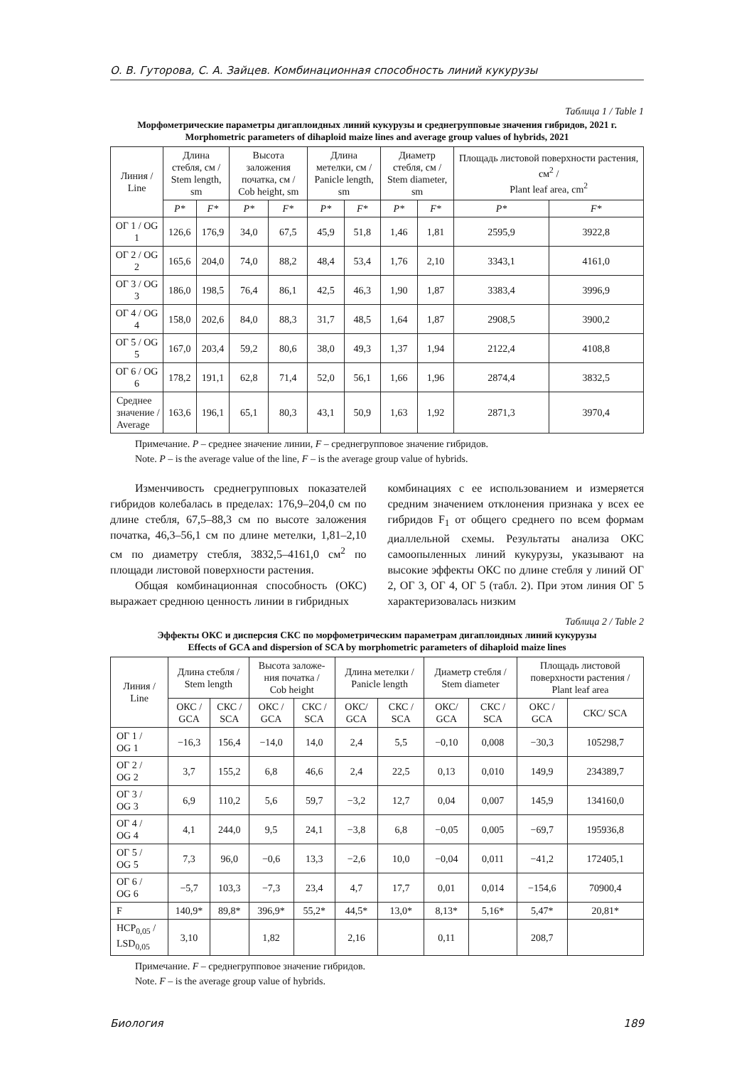О. В. Гуторова, С. А. Зайцев. Комбинационная способность линий кукурузы
Таблица 1 / Table 1
Морфометрические параметры дигаплоидных линий кукурузы и среднегрупповые значения гибридов, 2021 г.
Morphometric parameters of dihaploid maize lines and average group values of hybrids, 2021
| Линия / Line | Длина стебля, см / Stem length, sm | | Высота заложения початка, см / Cob height, sm | | Длина метелки, см / Panicle length, sm | | Диаметр стебля, см / Stem diameter, sm | | Площадь листовой поверхности растения, см<sup>2</sup> / Plant leaf area, cm<sup>2</sup> | |
| --- | --- | --- | --- | --- | --- | --- | --- | --- | --- | --- |
| | P* | F* | P* | F* | P* | F* | P* | F* | P* | F* |
| ОГ 1 / OG 1 | 126,6 | 176,9 | 34,0 | 67,5 | 45,9 | 51,8 | 1,46 | 1,81 | 2595,9 | 3922,8 |
| ОГ 2 / OG 2 | 165,6 | 204,0 | 74,0 | 88,2 | 48,4 | 53,4 | 1,76 | 2,10 | 3343,1 | 4161,0 |
| ОГ 3 / OG 3 | 186,0 | 198,5 | 76,4 | 86,1 | 42,5 | 46,3 | 1,90 | 1,87 | 3383,4 | 3996,9 |
| ОГ 4 / OG 4 | 158,0 | 202,6 | 84,0 | 88,3 | 31,7 | 48,5 | 1,64 | 1,87 | 2908,5 | 3900,2 |
| ОГ 5 / OG 5 | 167,0 | 203,4 | 59,2 | 80,6 | 38,0 | 49,3 | 1,37 | 1,94 | 2122,4 | 4108,8 |
| ОГ 6 / OG 6 | 178,2 | 191,1 | 62,8 | 71,4 | 52,0 | 56,1 | 1,66 | 1,96 | 2874,4 | 3832,5 |
| Среднее значение / Average | 163,6 | 196,1 | 65,1 | 80,3 | 43,1 | 50,9 | 1,63 | 1,92 | 2871,3 | 3970,4 |
Примечание. P – среднее значение линии, F – среднегрупповое значение гибридов.
Note. P – is the average value of the line, F – is the average group value of hybrids.
Изменчивость среднегрупповых показателей гибридов колебалась в пределах: 176,9–204,0 см по длине стебля, 67,5–88,3 см по высоте заложения початка, 46,3–56,1 см по длине метелки, 1,81–2,10 см по диаметру стебля, 3832,5–4161,0 см<sup>2</sup> по площади листовой поверхности растения.
Общая комбинационная способность (ОКС) выражает среднюю ценность линии в гибридных
комбинациях с ее использованием и измеряется средним значением отклонения признака у всех ее гибридов F<sub>1</sub> от общего среднего по всем формам диаллельной схемы. Результаты анализа ОКС самоопыленных линий кукурузы, указывают на высокие эффекты ОКС по длине стебля у линий ОГ 2, ОГ 3, ОГ 4, ОГ 5 (табл. 2). При этом линия ОГ 5 характеризовалась низким
Таблица 2 / Table 2
Эффекты ОКС и дисперсия СКС по морфометрическим параметрам дигаплоидных линий кукурузы
Effects of GCA and dispersion of SCA by morphometric parameters of dihaploid maize lines
| Линия / Line | Длина стебля / Stem length | | Высота заложе- ния початка / Cob height | | Длина метелки / Panicle length | | Диаметр стебля / Stem diameter | | Площадь листовой поверхности растения / Plant leaf area | |
| --- | --- | --- | --- | --- | --- | --- | --- | --- | --- | --- |
| | ОКС / GCA | СКС / SCA | ОКС / GCA | СКС / SCA | ОКС/ GCA | СКС / SCA | ОКС/ GCA | СКС / SCA | ОКС / GCA | СКС/ SCA |
| ОГ 1 / OG 1 | −16,3 | 156,4 | −14,0 | 14,0 | 2,4 | 5,5 | −0,10 | 0,008 | −30,3 | 105298,7 |
| ОГ 2 / OG 2 | 3,7 | 155,2 | 6,8 | 46,6 | 2,4 | 22,5 | 0,13 | 0,010 | 149,9 | 234389,7 |
| ОГ 3 / OG 3 | 6,9 | 110,2 | 5,6 | 59,7 | −3,2 | 12,7 | 0,04 | 0,007 | 145,9 | 134160,0 |
| ОГ 4 / OG 4 | 4,1 | 244,0 | 9,5 | 24,1 | −3,8 | 6,8 | −0,05 | 0,005 | −69,7 | 195936,8 |
| ОГ 5 / OG 5 | 7,3 | 96,0 | −0,6 | 13,3 | −2,6 | 10,0 | −0,04 | 0,011 | −41,2 | 172405,1 |
| ОГ 6 / OG 6 | −5,7 | 103,3 | −7,3 | 23,4 | 4,7 | 17,7 | 0,01 | 0,014 | −154,6 | 70900,4 |
| F | 140,9* | 89,8* | 396,9* | 55,2* | 44,5* | 13,0* | 8,13* | 5,16* | 5,47* | 20,81* |
| НСР<sub>0,05</sub> / LSD<sub>0,05</sub> | 3,10 | | 1,82 | | 2,16 | | 0,11 | | 208,7 | |
Примечание. F – среднегрупповое значение гибридов.
Note. F – is the average group value of hybrids.
Биология 189